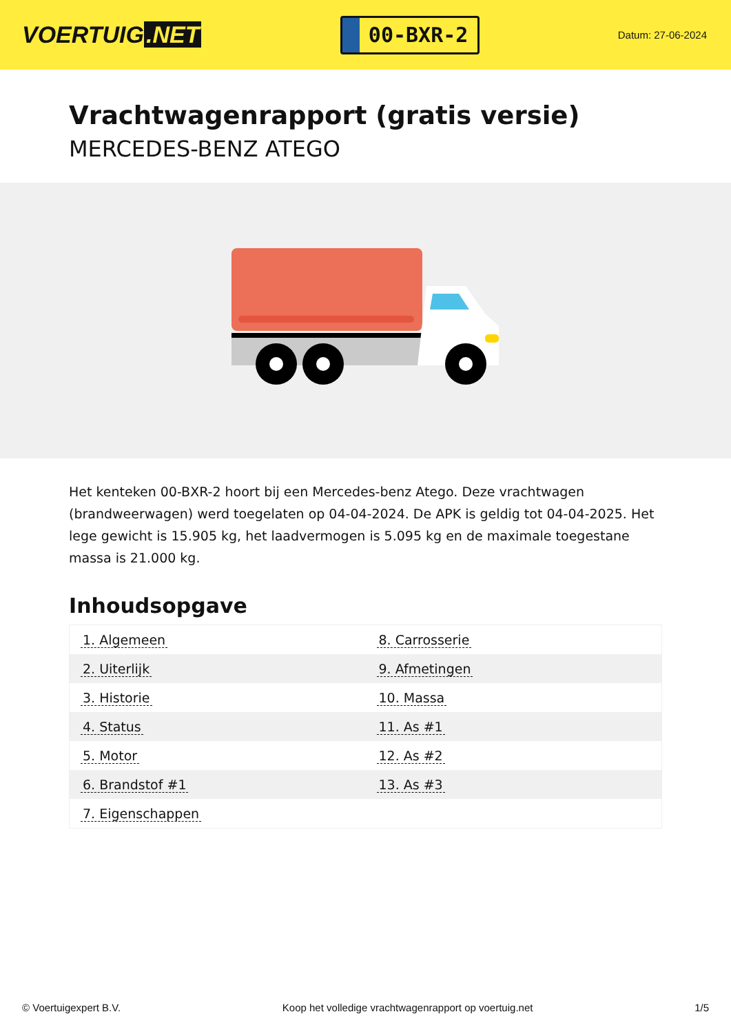VOERTUIG.NET
00-BXR-2
Datum: 27-06-2024
Vrachtwagenrapport (gratis versie)
MERCEDES-BENZ ATEGO
Het kenteken 00-BXR-2 hoort bij een Mercedes-benz Atego. Deze vrachtwagen (brandweerwagen) werd toegelaten op 04-04-2024. De APK is geldig tot 04-04-2025. Het lege gewicht is 15.905 kg, het laadvermogen is 5.095 kg en de maximale toegestane massa is 21.000 kg.
Inhoudsopgave
| 1. Algemeen | 8. Carrosserie |
| 2. Uiterlijk | 9. Afmetingen |
| 3. Historie | 10. Massa |
| 4. Status | 11. As #1 |
| 5. Motor | 12. As #2 |
| 6. Brandstof #1 | 13. As #3 |
| 7. Eigenschappen | |
© Voertuigexpert B.V. Koop het volledige vrachtwagenrapport op voertuig.net 1/5